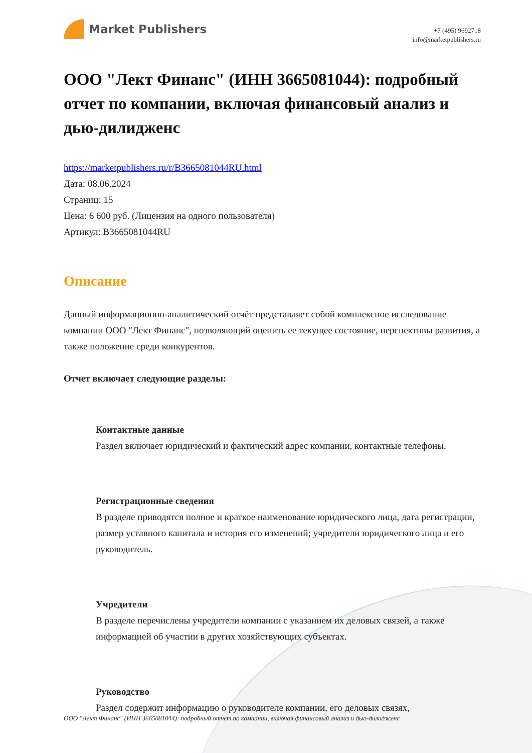Market Publishers
+7 (495) 9692718
info@marketpublishers.ru
ООО "Лект Финанс" (ИНН 3665081044): подробный отчет по компании, включая финансовый анализ и дью-дилидженс
https://marketpublishers.ru/r/B3665081044RU.html
Дата: 08.06.2024
Страниц: 15
Цена: 6 600 руб. (Лицензия на одного пользователя)
Артикул: B3665081044RU
Описание
Данный информационно-аналитический отчёт представляет собой комплексное исследование компании ООО "Лект Финанс", позволяющий оценить ее текущее состояние, перспективы развития, а также положение среди конкурентов.
Отчет включает следующие разделы:
Контактные данные
Раздел включает юридический и фактический адрес компании, контактные телефоны.
Регистрационные сведения
В разделе приводятся полное и краткое наименование юридического лица, дата регистрации, размер уставного капитала и история его изменений; учредители юридического лица и его руководитель.
Учредители
В разделе перечислены учредители компании с указанием их деловых связей, а также информацией об участии в других хозяйствующих субъектах.
Руководство
Раздел содержит информацию о руководителе компании, его деловых связях,
ООО "Лект Финанс" (ИНН 3665081044): подробный отчет по компании, включая финансовый анализ и дью-дилидженс